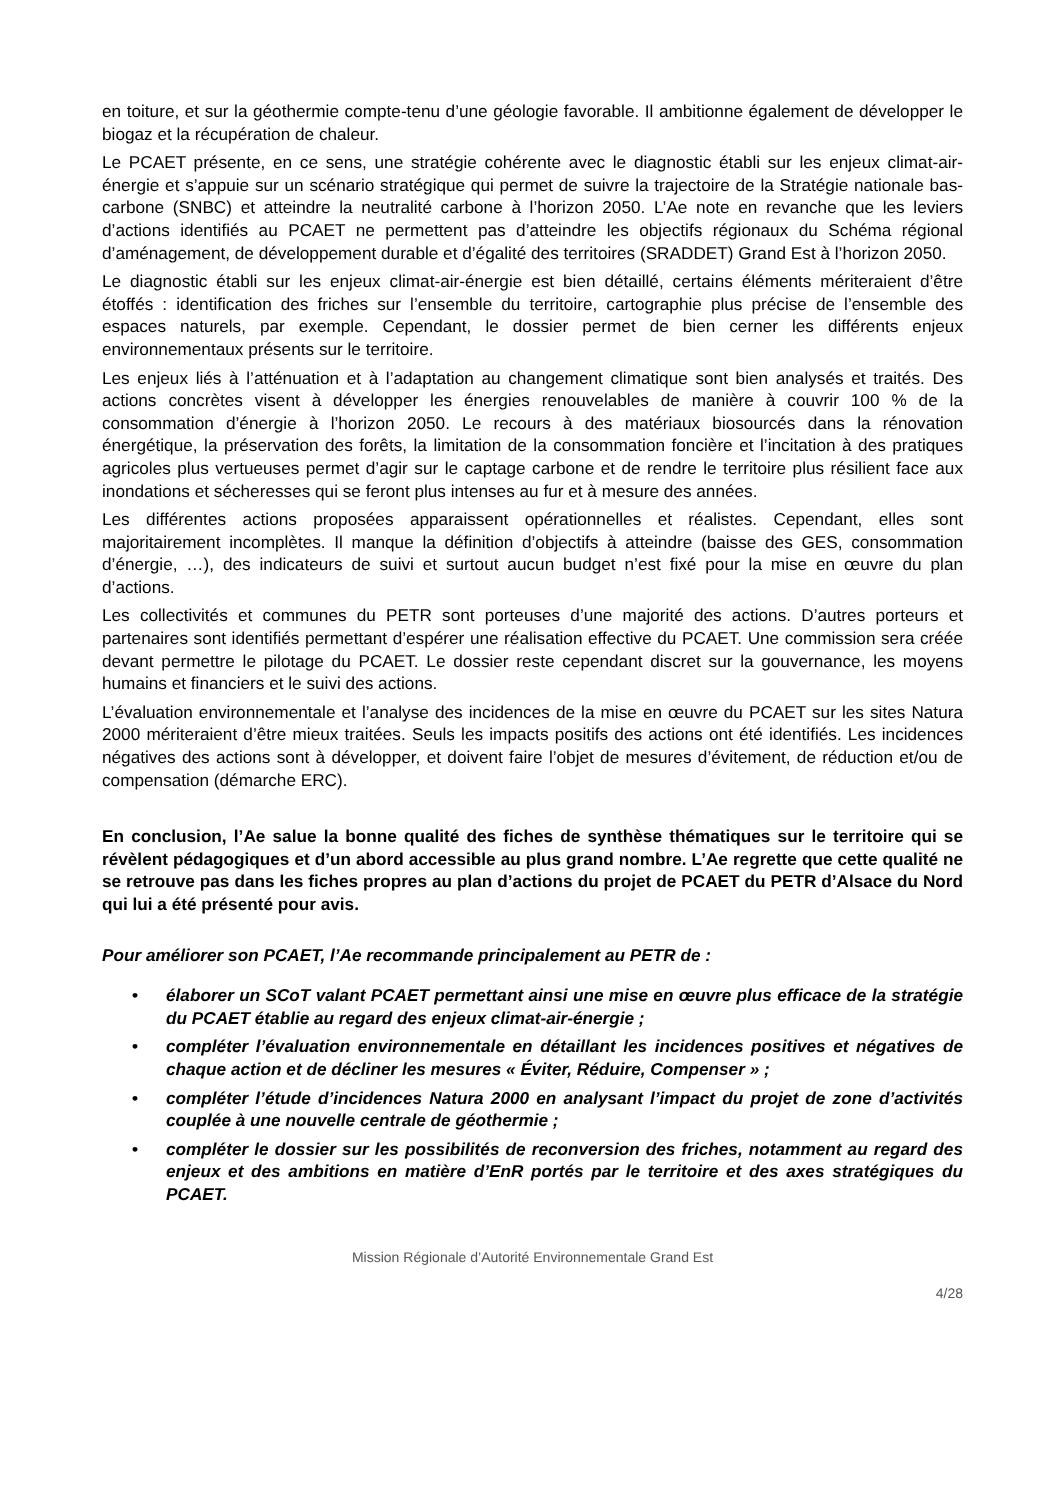en toiture, et sur la géothermie compte-tenu d’une géologie favorable. Il ambitionne également de développer le biogaz et la récupération de chaleur.
Le PCAET présente, en ce sens, une stratégie cohérente avec le diagnostic établi sur les enjeux climat-air-énergie et s’appuie sur un scénario stratégique qui permet de suivre la trajectoire de la Stratégie nationale bas-carbone (SNBC) et atteindre la neutralité carbone à l’horizon 2050. L’Ae note en revanche que les leviers d’actions identifiés au PCAET ne permettent pas d’atteindre les objectifs régionaux du Schéma régional d’aménagement, de développement durable et d’égalité des territoires (SRADDET) Grand Est à l’horizon 2050.
Le diagnostic établi sur les enjeux climat-air-énergie est bien détaillé, certains éléments mériteraient d’être étoffés : identification des friches sur l’ensemble du territoire, cartographie plus précise de l’ensemble des espaces naturels, par exemple. Cependant, le dossier permet de bien cerner les différents enjeux environnementaux présents sur le territoire.
Les enjeux liés à l’atténuation et à l’adaptation au changement climatique sont bien analysés et traités. Des actions concrètes visent à développer les énergies renouvelables de manière à couvrir 100 % de la consommation d’énergie à l’horizon 2050. Le recours à des matériaux biosourcés dans la rénovation énergétique, la préservation des forêts, la limitation de la consommation foncière et l’incitation à des pratiques agricoles plus vertueuses permet d’agir sur le captage carbone et de rendre le territoire plus résilient face aux inondations et sécheresses qui se feront plus intenses au fur et à mesure des années.
Les différentes actions proposées apparaissent opérationnelles et réalistes. Cependant, elles sont majoritairement incomplètes. Il manque la définition d’objectifs à atteindre (baisse des GES, consommation d’énergie, …), des indicateurs de suivi et surtout aucun budget n’est fixé pour la mise en œuvre du plan d’actions.
Les collectivités et communes du PETR sont porteuses d’une majorité des actions. D’autres porteurs et partenaires sont identifiés permettant d’espérer une réalisation effective du PCAET. Une commission sera créée devant permettre le pilotage du PCAET. Le dossier reste cependant discret sur la gouvernance, les moyens humains et financiers et le suivi des actions.
L’évaluation environnementale et l’analyse des incidences de la mise en œuvre du PCAET sur les sites Natura 2000 mériteraient d’être mieux traitées. Seuls les impacts positifs des actions ont été identifiés. Les incidences négatives des actions sont à développer, et doivent faire l’objet de mesures d’évitement, de réduction et/ou de compensation (démarche ERC).
En conclusion, l’Ae salue la bonne qualité des fiches de synthèse thématiques sur le territoire qui se révèlent pédagogiques et d’un abord accessible au plus grand nombre. L’Ae regrette que cette qualité ne se retrouve pas dans les fiches propres au plan d’actions du projet de PCAET du PETR d’Alsace du Nord qui lui a été présenté pour avis.
Pour améliorer son PCAET, l’Ae recommande principalement au PETR de :
• élaborer un SCoT valant PCAET permettant ainsi une mise en œuvre plus efficace de la stratégie du PCAET établie au regard des enjeux climat-air-énergie ;
• compléter l’évaluation environnementale en détaillant les incidences positives et négatives de chaque action et de décliner les mesures « Éviter, Réduire, Compenser » ;
• compléter l’étude d’incidences Natura 2000 en analysant l’impact du projet de zone d’activités couplée à une nouvelle centrale de géothermie ;
• compléter le dossier sur les possibilités de reconversion des friches, notamment au regard des enjeux et des ambitions en matière d’EnR portés par le territoire et des axes stratégiques du PCAET.
Mission Régionale d’Autorité Environnementale Grand Est
4/28